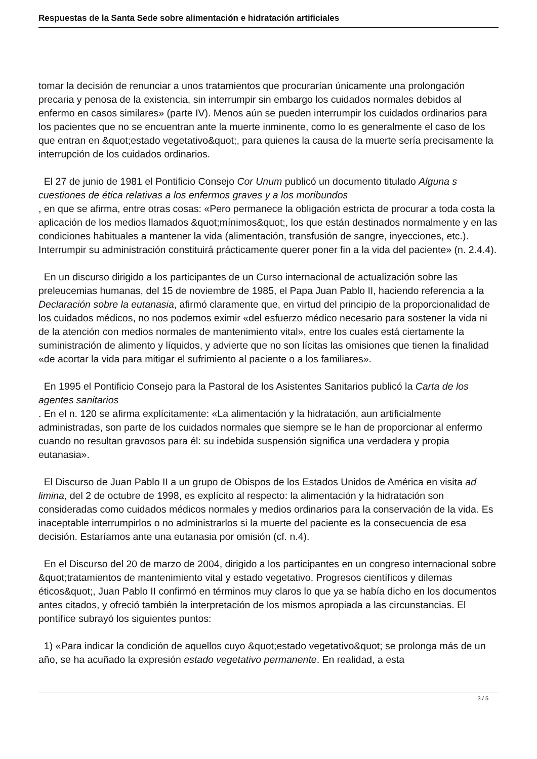Respuestas de la Santa Sede sobre alimentación e hidratación artificiales
tomar la decisión de renunciar a unos tratamientos que procurarían únicamente una prolongación precaria y penosa de la existencia, sin interrumpir sin embargo los cuidados normales debidos al enfermo en casos similares» (parte IV). Menos aún se pueden interrumpir los cuidados ordinarios para los pacientes que no se encuentran ante la muerte inminente, como lo es generalmente el caso de los que entran en &quot;estado vegetativo&quot;, para quienes la causa de la muerte sería precisamente la interrupción de los cuidados ordinarios.
El 27 de junio de 1981 el Pontificio Consejo Cor Unum publicó un documento titulado Alguna s cuestiones de ética relativas a los enfermos graves y a los moribundos
, en que se afirma, entre otras cosas: «Pero permanece la obligación estricta de procurar a toda costa la aplicación de los medios llamados &quot;mínimos&quot;, los que están destinados normalmente y en las condiciones habituales a mantener la vida (alimentación, transfusión de sangre, inyecciones, etc.). Interrumpir su administración constituirá prácticamente querer poner fin a la vida del paciente» (n. 2.4.4).
En un discurso dirigido a los participantes de un Curso internacional de actualización sobre las preleucemias humanas, del 15 de noviembre de 1985, el Papa Juan Pablo II, haciendo referencia a la Declaración sobre la eutanasia, afirmó claramente que, en virtud del principio de la proporcionalidad de los cuidados médicos, no nos podemos eximir «del esfuerzo médico necesario para sostener la vida ni de la atención con medios normales de mantenimiento vital», entre los cuales está ciertamente la suministración de alimento y líquidos, y advierte que no son lícitas las omisiones que tienen la finalidad «de acortar la vida para mitigar el sufrimiento al paciente o a los familiares».
En 1995 el Pontificio Consejo para la Pastoral de los Asistentes Sanitarios publicó la Carta de los agentes sanitarios
. En el n. 120 se afirma explícitamente: «La alimentación y la hidratación, aun artificialmente administradas, son parte de los cuidados normales que siempre se le han de proporcionar al enfermo cuando no resultan gravosos para él: su indebida suspensión significa una verdadera y propia eutanasia».
El Discurso de Juan Pablo II a un grupo de Obispos de los Estados Unidos de América en visita ad limina, del 2 de octubre de 1998, es explícito al respecto: la alimentación y la hidratación son consideradas como cuidados médicos normales y medios ordinarios para la conservación de la vida. Es inaceptable interrumpirlos o no administrarlos si la muerte del paciente es la consecuencia de esa decisión. Estaríamos ante una eutanasia por omisión (cf. n.4).
En el Discurso del 20 de marzo de 2004, dirigido a los participantes en un congreso internacional sobre &quot;tratamientos de mantenimiento vital y estado vegetativo. Progresos científicos y dilemas éticos&quot;, Juan Pablo II confirmó en términos muy claros lo que ya se había dicho en los documentos antes citados, y ofreció también la interpretación de los mismos apropiada a las circunstancias. El pontífice subrayó los siguientes puntos:
1) «Para indicar la condición de aquellos cuyo &quot;estado vegetativo&quot; se prolonga más de un año, se ha acuñado la expresión estado vegetativo permanente. En realidad, a esta
3 / 5